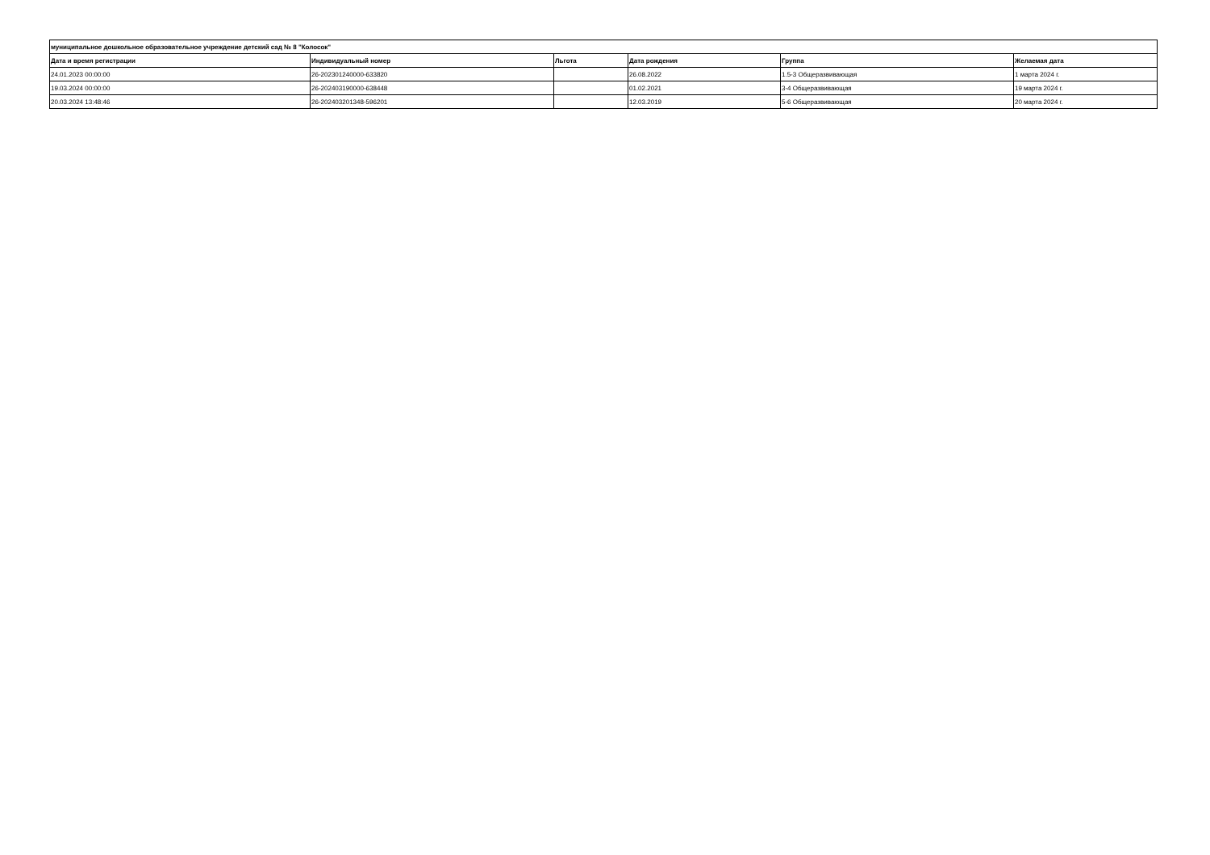| муниципальное дошкольное образовательное учреждение детский сад № 8 "Колосок" | | | | | |
| --- | --- | --- | --- | --- | --- |
| Дата и время регистрации | Индивидуальный номер | Льгота | Дата рождения | Группа | Желаемая дата |
| 24.01.2023 00:00:00 | 26-202301240000-633820 | | 26.08.2022 | 1.5-3 Общеразвивающая | 1 марта 2024 г. |
| 19.03.2024 00:00:00 | 26-202403190000-638448 | | 01.02.2021 | 3-4 Общеразвивающая | 19 марта 2024 г. |
| 20.03.2024 13:48:46 | 26-202403201348-596201 | | 12.03.2019 | 5-6 Общеразвивающая | 20 марта 2024 г. |